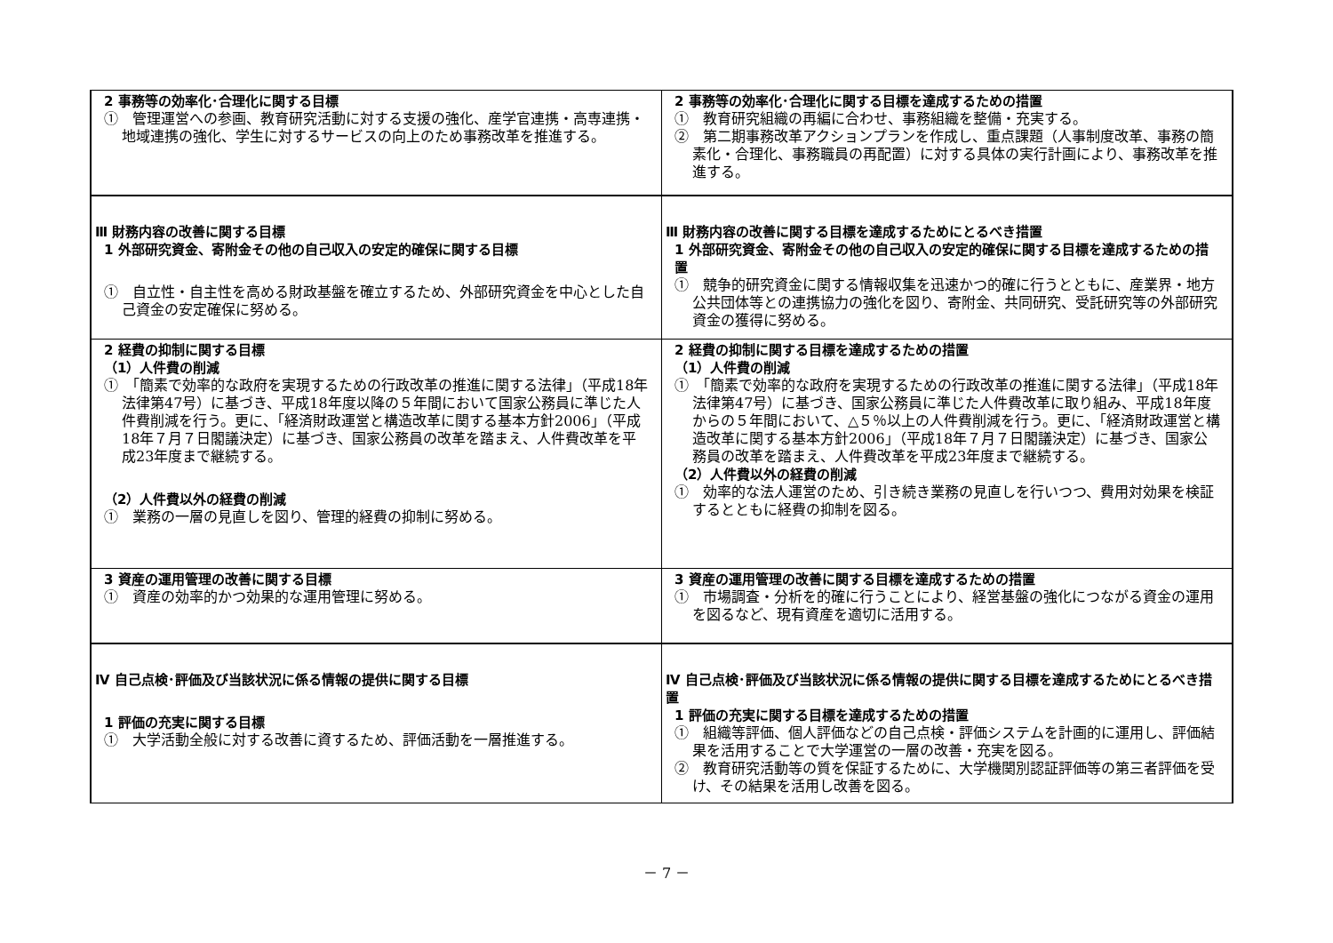| 2 事務等の効率化･合理化に関する目標 ① 管理運営への参画、教育研究活動に対する支援の強化、産学官連携・高専連携・地域連携の強化、学生に対するサービスの向上のため事務改革を推進する。 | 2 事務等の効率化･合理化に関する目標を達成するための措置 ① 教育研究組織の再編に合わせ、事務組織を整備・充実する。 ② 第二期事務改革アクションプランを作成し、重点課題（人事制度改革、事務の簡素化・合理化、事務職員の再配置）に対する具体の実行計画により、事務改革を推進する。 |
| Ⅲ 財務内容の改善に関する目標 1 外部研究資金、寄附金その他の自己収入の安定的確保に関する目標 ① 自立性・自主性を高める財政基盤を確立するため、外部研究資金を中心とした自己資金の安定確保に努める。 | Ⅲ 財務内容の改善に関する目標を達成するためにとるべき措置 1 外部研究資金、寄附金その他の自己収入の安定的確保に関する目標を達成するための措置 ① 競争的研究資金に関する情報収集を迅速かつ的確に行うとともに、産業界・地方公共団体等との連携協力の強化を図り、寄附金、共同研究、受託研究等の外部研究資金の獲得に努める。 |
| 2 経費の抑制に関する目標 （1）人件費の削減 ① 「簡素で効率的な政府を実現するための行政改革の推進に関する法律」（平成18年法律第47号）に基づき、平成18年度以降の５年間において国家公務員に準じた人件費削減を行う。更に、「経済財政運営と構造改革に関する基本方針2006」（平成18年７月７日閣議決定）に基づき、国家公務員の改革を踏まえ、人件費改革を平成23年度まで継続する。 （2）人件費以外の経費の削減 ① 業務の一層の見直しを図り、管理的経費の抑制に努める。 | 2 経費の抑制に関する目標を達成するための措置 （1）人件費の削減 ① 「簡素で効率的な政府を実現するための行政改革の推進に関する法律」（平成18年法律第47号）に基づき、国家公務員に準じた人件費改革に取り組み、平成18年度からの５年間において、△５％以上の人件費削減を行う。更に、「経済財政運営と構造改革に関する基本方針2006」（平成18年７月７日閣議決定）に基づき、国家公務員の改革を踏まえ、人件費改革を平成23年度まで継続する。 （2）人件費以外の経費の削減 ① 効率的な法人運営のため、引き続き業務の見直しを行いつつ、費用対効果を検証するとともに経費の抑制を図る。 |
| 3 資産の運用管理の改善に関する目標 ① 資産の効率的かつ効果的な運用管理に努める。 | 3 資産の運用管理の改善に関する目標を達成するための措置 ① 市場調査・分析を的確に行うことにより、経営基盤の強化につながる資金の運用を図るなど、現有資産を適切に活用する。 |
| Ⅳ 自己点検･評価及び当該状況に係る情報の提供に関する目標 1 評価の充実に関する目標 ① 大学活動全般に対する改善に資するため、評価活動を一層推進する。 | Ⅳ 自己点検･評価及び当該状況に係る情報の提供に関する目標を達成するためにとるべき措置 1 評価の充実に関する目標を達成するための措置 ① 組織等評価、個人評価などの自己点検・評価システムを計画的に運用し、評価結果を活用することで大学運営の一層の改善・充実を図る。 ② 教育研究活動等の質を保証するために、大学機関別認証評価等の第三者評価を受け、その結果を活用し改善を図る。 |
－ 7 －